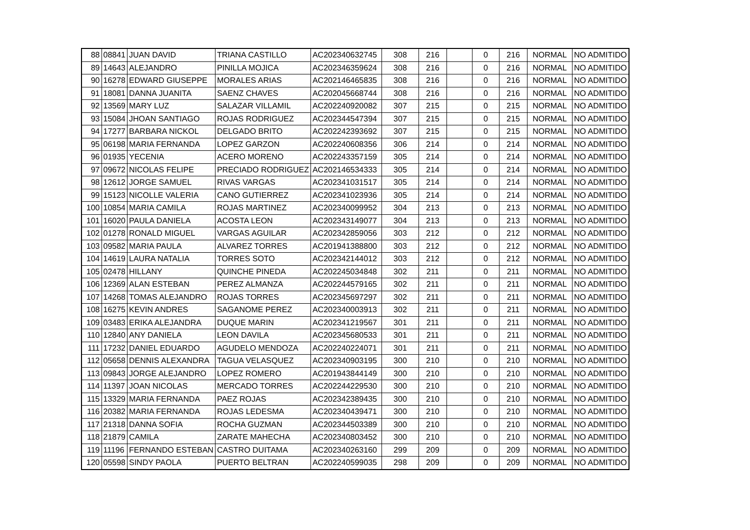| 88 | 08841 | JUAN DAVID | TRIANA CASTILLO | AC202340632745 | 308 | 216 | | 0 | 216 | NORMAL | NO ADMITIDO |
| 89 | 14643 | ALEJANDRO | PINILLA MOJICA | AC202346359624 | 308 | 216 | | 0 | 216 | NORMAL | NO ADMITIDO |
| 90 | 16278 | EDWARD GIUSEPPE | MORALES ARIAS | AC202146465835 | 308 | 216 | | 0 | 216 | NORMAL | NO ADMITIDO |
| 91 | 18081 | DANNA JUANITA | SAENZ CHAVES | AC202045668744 | 308 | 216 | | 0 | 216 | NORMAL | NO ADMITIDO |
| 92 | 13569 | MARY LUZ | SALAZAR VILLAMIL | AC202240920082 | 307 | 215 | | 0 | 215 | NORMAL | NO ADMITIDO |
| 93 | 15084 | JHOAN SANTIAGO | ROJAS RODRIGUEZ | AC202344547394 | 307 | 215 | | 0 | 215 | NORMAL | NO ADMITIDO |
| 94 | 17277 | BARBARA NICKOL | DELGADO BRITO | AC202242393692 | 307 | 215 | | 0 | 215 | NORMAL | NO ADMITIDO |
| 95 | 06198 | MARIA FERNANDA | LOPEZ GARZON | AC202240608356 | 306 | 214 | | 0 | 214 | NORMAL | NO ADMITIDO |
| 96 | 01935 | YECENIA | ACERO MORENO | AC202243357159 | 305 | 214 | | 0 | 214 | NORMAL | NO ADMITIDO |
| 97 | 09672 | NICOLAS FELIPE | PRECIADO RODRIGUEZ | AC202146534333 | 305 | 214 | | 0 | 214 | NORMAL | NO ADMITIDO |
| 98 | 12612 | JORGE SAMUEL | RIVAS VARGAS | AC202341031517 | 305 | 214 | | 0 | 214 | NORMAL | NO ADMITIDO |
| 99 | 15123 | NICOLLE VALERIA | CANO GUTIERREZ | AC202341023936 | 305 | 214 | | 0 | 214 | NORMAL | NO ADMITIDO |
| 100 | 10854 | MARIA CAMILA | ROJAS MARTINEZ | AC202340099952 | 304 | 213 | | 0 | 213 | NORMAL | NO ADMITIDO |
| 101 | 16020 | PAULA DANIELA | ACOSTA LEON | AC202343149077 | 304 | 213 | | 0 | 213 | NORMAL | NO ADMITIDO |
| 102 | 01278 | RONALD MIGUEL | VARGAS AGUILAR | AC202342859056 | 303 | 212 | | 0 | 212 | NORMAL | NO ADMITIDO |
| 103 | 09582 | MARIA PAULA | ALVAREZ TORRES | AC201941388800 | 303 | 212 | | 0 | 212 | NORMAL | NO ADMITIDO |
| 104 | 14619 | LAURA NATALIA | TORRES SOTO | AC202342144012 | 303 | 212 | | 0 | 212 | NORMAL | NO ADMITIDO |
| 105 | 02478 | HILLANY | QUINCHE PINEDA | AC202245034848 | 302 | 211 | | 0 | 211 | NORMAL | NO ADMITIDO |
| 106 | 12369 | ALAN ESTEBAN | PEREZ ALMANZA | AC202244579165 | 302 | 211 | | 0 | 211 | NORMAL | NO ADMITIDO |
| 107 | 14268 | TOMAS ALEJANDRO | ROJAS TORRES | AC202345697297 | 302 | 211 | | 0 | 211 | NORMAL | NO ADMITIDO |
| 108 | 16275 | KEVIN ANDRES | SAGANOME PEREZ | AC202340003913 | 302 | 211 | | 0 | 211 | NORMAL | NO ADMITIDO |
| 109 | 03483 | ERIKA ALEJANDRA | DUQUE MARIN | AC202341219567 | 301 | 211 | | 0 | 211 | NORMAL | NO ADMITIDO |
| 110 | 12840 | ANY DANIELA | LEON DAVILA | AC202345680533 | 301 | 211 | | 0 | 211 | NORMAL | NO ADMITIDO |
| 111 | 17232 | DANIEL EDUARDO | AGUDELO MENDOZA | AC202240224071 | 301 | 211 | | 0 | 211 | NORMAL | NO ADMITIDO |
| 112 | 05658 | DENNIS ALEXANDRA | TAGUA VELASQUEZ | AC202340903195 | 300 | 210 | | 0 | 210 | NORMAL | NO ADMITIDO |
| 113 | 09843 | JORGE ALEJANDRO | LOPEZ ROMERO | AC201943844149 | 300 | 210 | | 0 | 210 | NORMAL | NO ADMITIDO |
| 114 | 11397 | JOAN NICOLAS | MERCADO TORRES | AC202244229530 | 300 | 210 | | 0 | 210 | NORMAL | NO ADMITIDO |
| 115 | 13329 | MARIA FERNANDA | PAEZ ROJAS | AC202342389435 | 300 | 210 | | 0 | 210 | NORMAL | NO ADMITIDO |
| 116 | 20382 | MARIA FERNANDA | ROJAS LEDESMA | AC202340439471 | 300 | 210 | | 0 | 210 | NORMAL | NO ADMITIDO |
| 117 | 21318 | DANNA SOFIA | ROCHA GUZMAN | AC202344503389 | 300 | 210 | | 0 | 210 | NORMAL | NO ADMITIDO |
| 118 | 21879 | CAMILA | ZARATE MAHECHA | AC202340803452 | 300 | 210 | | 0 | 210 | NORMAL | NO ADMITIDO |
| 119 | 11196 | FERNANDO ESTEBAN | CASTRO DUITAMA | AC202340263160 | 299 | 209 | | 0 | 209 | NORMAL | NO ADMITIDO |
| 120 | 05598 | SINDY PAOLA | PUERTO BELTRAN | AC202240599035 | 298 | 209 | | 0 | 209 | NORMAL | NO ADMITIDO |